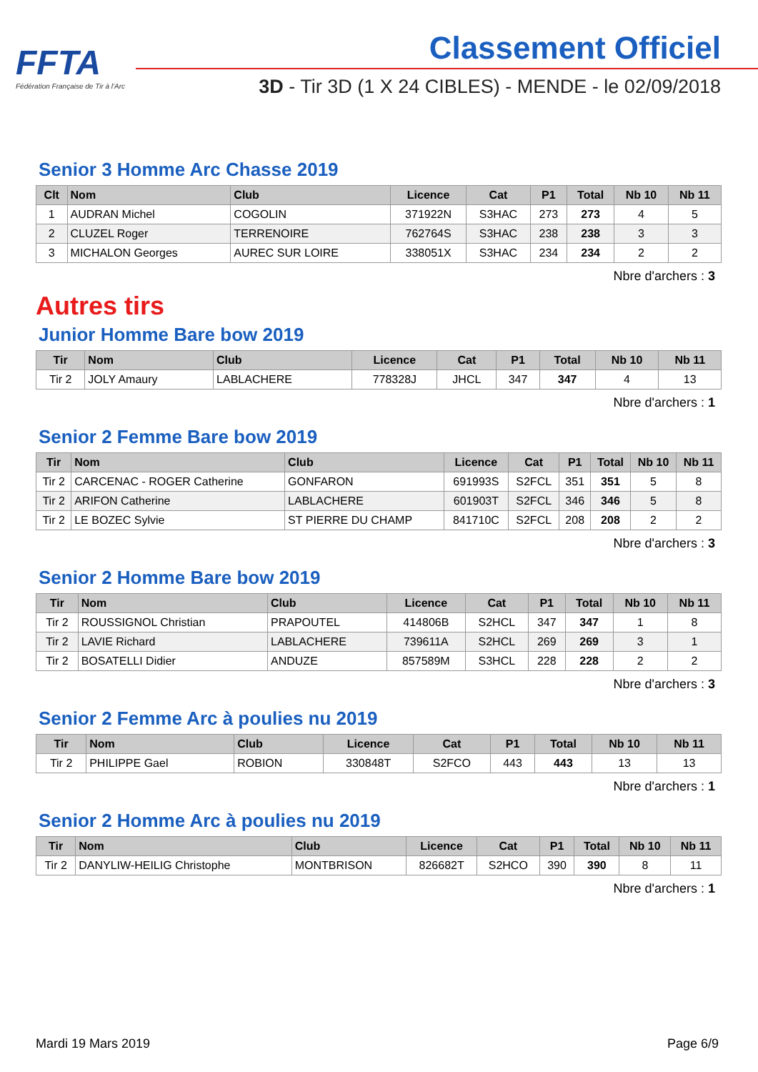FFTA
Fédération Française de Tir à l'Arc
Classement Officiel
3D - Tir 3D (1 X 24 CIBLES) - MENDE - le 02/09/2018
Senior 3 Homme Arc Chasse 2019
| Clt | Nom | Club | Licence | Cat | P1 | Total | Nb 10 | Nb 11 |
| --- | --- | --- | --- | --- | --- | --- | --- | --- |
| 1 | AUDRAN Michel | COGOLIN | 371922N | S3HAC | 273 | 273 | 4 | 5 |
| 2 | CLUZEL Roger | TERRENOIRE | 762764S | S3HAC | 238 | 238 | 3 | 3 |
| 3 | MICHALON Georges | AUREC SUR LOIRE | 338051X | S3HAC | 234 | 234 | 2 | 2 |
Nbre d'archers : 3
Autres tirs
Junior Homme Bare bow 2019
| Tir | Nom | Club | Licence | Cat | P1 | Total | Nb 10 | Nb 11 |
| --- | --- | --- | --- | --- | --- | --- | --- | --- |
| Tir 2 | JOLY Amaury | LABLACHERE | 778328J | JHCL | 347 | 347 | 4 | 13 |
Nbre d'archers : 1
Senior 2 Femme Bare bow 2019
| Tir | Nom | Club | Licence | Cat | P1 | Total | Nb 10 | Nb 11 |
| --- | --- | --- | --- | --- | --- | --- | --- | --- |
| Tir 2 | CARCENAC - ROGER Catherine | GONFARON | 691993S | S2FCL | 351 | 351 | 5 | 8 |
| Tir 2 | ARIFON Catherine | LABLACHERE | 601903T | S2FCL | 346 | 346 | 5 | 8 |
| Tir 2 | LE BOZEC Sylvie | ST PIERRE DU CHAMP | 841710C | S2FCL | 208 | 208 | 2 | 2 |
Nbre d'archers : 3
Senior 2 Homme Bare bow 2019
| Tir | Nom | Club | Licence | Cat | P1 | Total | Nb 10 | Nb 11 |
| --- | --- | --- | --- | --- | --- | --- | --- | --- |
| Tir 2 | ROUSSIGNOL Christian | PRAPOUTEL | 414806B | S2HCL | 347 | 347 | 1 | 8 |
| Tir 2 | LAVIE Richard | LABLACHERE | 739611A | S2HCL | 269 | 269 | 3 | 1 |
| Tir 2 | BOSATELLI Didier | ANDUZE | 857589M | S3HCL | 228 | 228 | 2 | 2 |
Nbre d'archers : 3
Senior 2 Femme Arc à poulies nu 2019
| Tir | Nom | Club | Licence | Cat | P1 | Total | Nb 10 | Nb 11 |
| --- | --- | --- | --- | --- | --- | --- | --- | --- |
| Tir 2 | PHILIPPE Gael | ROBION | 330848T | S2FCO | 443 | 443 | 13 | 13 |
Nbre d'archers : 1
Senior 2 Homme Arc à poulies nu 2019
| Tir | Nom | Club | Licence | Cat | P1 | Total | Nb 10 | Nb 11 |
| --- | --- | --- | --- | --- | --- | --- | --- | --- |
| Tir 2 | DANYLIW-HEILIG Christophe | MONTBRISON | 826682T | S2HCO | 390 | 390 | 8 | 11 |
Nbre d'archers : 1
Mardi 19 Mars 2019 Page 6/9